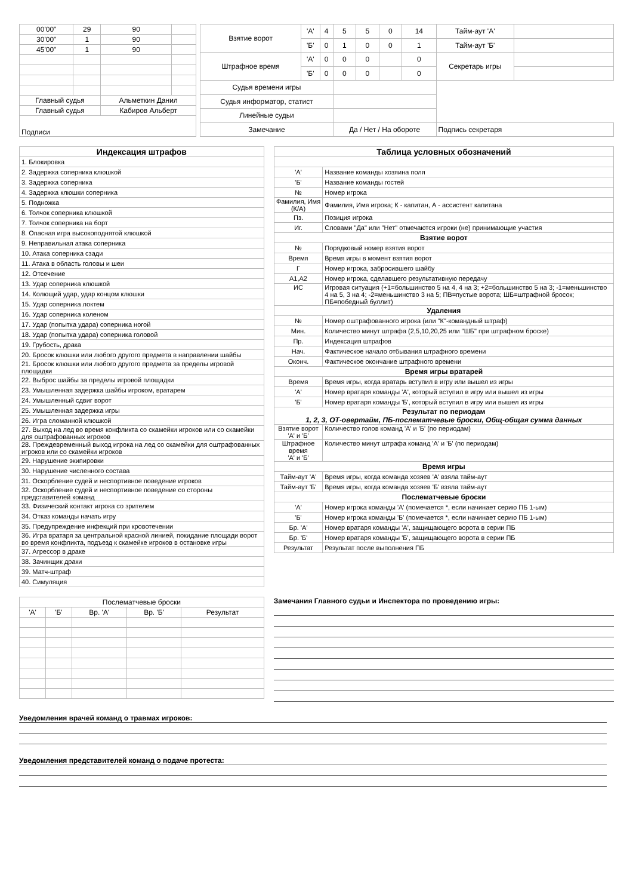| 00'00" | 29 | 90 | |
| 30'00" | 1 | 90 | |
| 45'00" | 1 | 90 | |
| Главный судья | | Альметкин Данил | |
| Главный судья | | Кабиров Альберт | |
| Подписи | | | |
| Взятие ворот | 'А' | 4 | 5 | 5 | 0 | 14 | Тайм-аут 'А' | |
| | 'Б' | 0 | 1 | 0 | 0 | 1 | Тайм-аут 'Б' | |
| Штрафное время | 'А' | 0 | 0 | 0 | | 0 | Секретарь игры | |
| | 'Б' | 0 | 0 | 0 | | 0 | | |
| Судья времени игры | | | | | | | | |
| Судья информатор, статист | | | | | | | | |
| Линейные судьи | | | | | | | | |
| Замечание | | | Да / Нет / На обороте | | | | Подпись секретаря | |
| Индексация штрафов |
| --- |
| 1. Блокировка |
| 2. Задержка соперника клюшкой |
| 3. Задержка соперника |
| 4. Задержка клюшки соперника |
| 5. Подножка |
| 6. Толчок соперника клюшкой |
| 7. Толчок соперника на борт |
| 8. Опасная игра высокоподнятой клюшкой |
| 9. Неправильная атака соперника |
| 10. Атака соперника сзади |
| 11. Атака в область головы и шеи |
| 12. Отсечение |
| 13. Удар соперника клюшкой |
| 14. Колющий удар, удар концом клюшки |
| 15. Удар соперника локтем |
| 16. Удар соперника коленом |
| 17. Удар (попытка удара) соперника ногой |
| 18. Удар (попытка удара) соперника головой |
| 19. Грубость, драка |
| 20. Бросок клюшки или любого другого предмета в направлении шайбы |
| 21. Бросок клюшки или любого другого предмета за пределы игровой площадки |
| 22. Выброс шайбы за пределы игровой площадки |
| 23. Умышленная задержка шайбы игроком, вратарем |
| 24. Умышленный сдвиг ворот |
| 25. Умышленная задержка игры |
| 26. Игра сломанной клюшкой |
| 27. Выход на лед во время конфликта со скамейки игроков или со скамейки для оштрафованных игроков |
| 28. Преждевременный выход игрока на лед со скамейки для оштрафованных игроков или со скамейки игроков |
| 29. Нарушение экипировки |
| 30. Нарушение численного состава |
| 31. Оскорбление судей и неспортивное поведение игроков |
| 32. Оскорбление судей и неспортивное поведение со стороны представителей команд |
| 33. Физический контакт игрока со зрителем |
| 34. Отказ команды начать игру |
| 35. Предупреждение инфекций при кровотечении |
| 36. Игра вратаря за центральной красной линией, покидание площади ворот во время конфликта, подъезд к скамейке игроков в остановке игры |
| 37. Агрессор в драке |
| 38. Зачинщик драки |
| 39. Матч-штраф |
| 40. Симуляция |
| Таблица условных обозначений | |
| --- | --- |
| 'А' | Название команды хозяина поля |
| 'Б' | Название команды гостей |
| № | Номер игрока |
| Фамилия, Имя (К/А) | Фамилия, Имя игрока; К - капитан, А - ассистент капитана |
| Пз. | Позиция игрока |
| Иг. | Словами "Да" или "Нет" отмечаются игроки (не) принимающие участия |
| Взятие ворот | |
| № | Порядковый номер взятия ворот |
| Время | Время игры в момент взятия ворот |
| Г | Номер игрока, забросившего шайбу |
| А1,А2 | Номер игрока, сделавшего результативную передачу |
| ИС | Игровая ситуация (+1=большинство 5 на 4, 4 на 3; +2=большинство 5 на 3; -1=меньшинство 4 на 5, 3 на 4; -2=меньшинство 3 на 5; ПВ=пустые ворота; ШБ=штрафной бросок; ПБ=победный буллит) |
| Удаления | |
| № | Номер оштрафованного игрока (или "К"-командный штраф) |
| Мин. | Количество минут штрафа (2,5,10,20,25 или "ШБ" при штрафном броске) |
| Пр. | Индексация штрафов |
| Нач. | Фактическое начало отбывания штрафного времени |
| Оконч. | Фактическое окончание штрафного времени |
| Время игры вратарей | |
| Время | Время игры, когда вратарь вступил в игру или вышел из игры |
| 'А' | Номер вратаря команды 'А', который вступил в игру или вышел из игры |
| 'Б' | Номер вратаря команды 'Б', который вступил в игру или вышел из игры |
| Результат по периодам 1, 2, 3, ОТ-овертайм, ПБ-послематчевые броски, Общ-общая сумма данных | |
| Взятие ворот 'А' и 'Б' | Количество голов команд 'А' и 'Б' (по периодам) |
| Штрафное время 'А' и 'Б' | Количество минут штрафа команд 'А' и 'Б' (по периодам) |
| Время игры | |
| Тайм-аут 'А' | Время игры, когда команда хозяев 'А' взяла тайм-аут |
| Тайм-аут 'Б' | Время игры, когда команда хозяев 'Б' взяла тайм-аут |
| Послематчевые броски | |
| 'А' | Номер игрока команды 'А' (помечается *, если начинает серию ПБ 1-ым) |
| 'Б' | Номер игрока команды 'Б' (помечается *, если начинает серию ПБ 1-ым) |
| Бр. 'А' | Номер вратаря команды 'А', защищающего ворота в серии ПБ |
| Бр. 'Б' | Номер вратаря команды 'Б', защищающего ворота в серии ПБ |
| Результат | Результат после выполнения ПБ |
| Послематчевые броски | | | | |
| 'А' | 'Б' | Вр. 'А' | Вр. 'Б' | Результат |
Замечания Главного судьи и Инспектора по проведению игры:
Уведомления врачей команд о травмах игроков:
Уведомления представителей команд о подаче протеста: